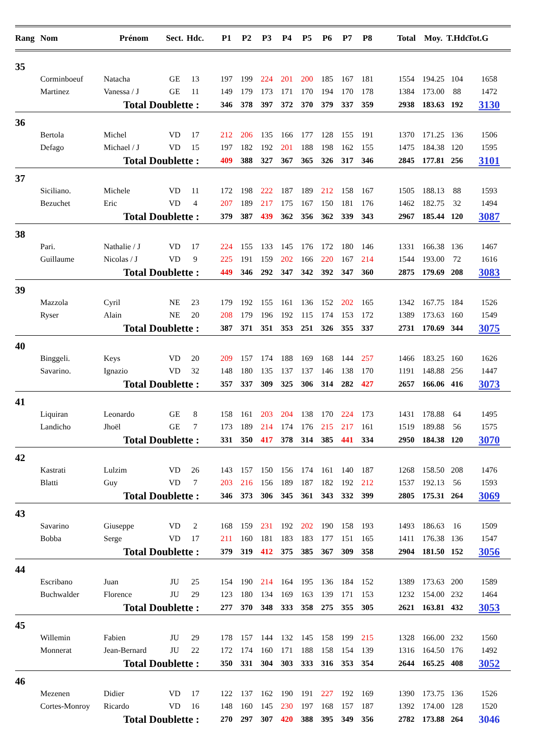| Rang | Nom | Prénom | Sect. | Hdc. | | P1 | P2 | P3 | P4 | P5 | P6 | P7 | P8 | | Total | Moy. | T.Hdc | Tot.G |
| --- | --- | --- | --- | --- | --- | --- | --- | --- | --- | --- | --- | --- | --- | --- | --- | --- | --- | --- |
| 35 | | | | | | | | | | | | | | | | | | |
| | Corminboeuf | Natacha | GE | 13 | | 197 | 199 | 224 | 201 | 200 | 185 | 167 | 181 | | 1554 | 194.25 | 104 | 1658 |
| | Martinez | Vanessa / J | GE | 11 | | 149 | 179 | 173 | 171 | 170 | 194 | 170 | 178 | | 1384 | 173.00 | 88 | 1472 |
| | | Total Doublette : | | | | 346 | 378 | 397 | 372 | 370 | 379 | 337 | 359 | | 2938 | 183.63 | 192 | 3130 |
| 36 | | | | | | | | | | | | | | | | | | |
| | Bertola | Michel | VD | 17 | | 212 | 206 | 135 | 166 | 177 | 128 | 155 | 191 | | 1370 | 171.25 | 136 | 1506 |
| | Defago | Michael / J | VD | 15 | | 197 | 182 | 192 | 201 | 188 | 198 | 162 | 155 | | 1475 | 184.38 | 120 | 1595 |
| | | Total Doublette : | | | | 409 | 388 | 327 | 367 | 365 | 326 | 317 | 346 | | 2845 | 177.81 | 256 | 3101 |
| 37 | | | | | | | | | | | | | | | | | | |
| | Siciliano. | Michele | VD | 11 | | 172 | 198 | 222 | 187 | 189 | 212 | 158 | 167 | | 1505 | 188.13 | 88 | 1593 |
| | Bezuchet | Eric | VD | 4 | | 207 | 189 | 217 | 175 | 167 | 150 | 181 | 176 | | 1462 | 182.75 | 32 | 1494 |
| | | Total Doublette : | | | | 379 | 387 | 439 | 362 | 356 | 362 | 339 | 343 | | 2967 | 185.44 | 120 | 3087 |
| 38 | | | | | | | | | | | | | | | | | | |
| | Pari. | Nathalie / J | VD | 17 | | 224 | 155 | 133 | 145 | 176 | 172 | 180 | 146 | | 1331 | 166.38 | 136 | 1467 |
| | Guillaume | Nicolas / J | VD | 9 | | 225 | 191 | 159 | 202 | 166 | 220 | 167 | 214 | | 1544 | 193.00 | 72 | 1616 |
| | | Total Doublette : | | | | 449 | 346 | 292 | 347 | 342 | 392 | 347 | 360 | | 2875 | 179.69 | 208 | 3083 |
| 39 | | | | | | | | | | | | | | | | | | |
| | Mazzola | Cyril | NE | 23 | | 179 | 192 | 155 | 161 | 136 | 152 | 202 | 165 | | 1342 | 167.75 | 184 | 1526 |
| | Ryser | Alain | NE | 20 | | 208 | 179 | 196 | 192 | 115 | 174 | 153 | 172 | | 1389 | 173.63 | 160 | 1549 |
| | | Total Doublette : | | | | 387 | 371 | 351 | 353 | 251 | 326 | 355 | 337 | | 2731 | 170.69 | 344 | 3075 |
| 40 | | | | | | | | | | | | | | | | | | |
| | Binggeli. | Keys | VD | 20 | | 209 | 157 | 174 | 188 | 169 | 168 | 144 | 257 | | 1466 | 183.25 | 160 | 1626 |
| | Savarino. | Ignazio | VD | 32 | | 148 | 180 | 135 | 137 | 137 | 146 | 138 | 170 | | 1191 | 148.88 | 256 | 1447 |
| | | Total Doublette : | | | | 357 | 337 | 309 | 325 | 306 | 314 | 282 | 427 | | 2657 | 166.06 | 416 | 3073 |
| 41 | | | | | | | | | | | | | | | | | | |
| | Liquiran | Leonardo | GE | 8 | | 158 | 161 | 203 | 204 | 138 | 170 | 224 | 173 | | 1431 | 178.88 | 64 | 1495 |
| | Landicho | Jhoël | GE | 7 | | 173 | 189 | 214 | 174 | 176 | 215 | 217 | 161 | | 1519 | 189.88 | 56 | 1575 |
| | | Total Doublette : | | | | 331 | 350 | 417 | 378 | 314 | 385 | 441 | 334 | | 2950 | 184.38 | 120 | 3070 |
| 42 | | | | | | | | | | | | | | | | | | |
| | Kastrati | Lulzim | VD | 26 | | 143 | 157 | 150 | 156 | 174 | 161 | 140 | 187 | | 1268 | 158.50 | 208 | 1476 |
| | Blatti | Guy | VD | 7 | | 203 | 216 | 156 | 189 | 187 | 182 | 192 | 212 | | 1537 | 192.13 | 56 | 1593 |
| | | Total Doublette : | | | | 346 | 373 | 306 | 345 | 361 | 343 | 332 | 399 | | 2805 | 175.31 | 264 | 3069 |
| 43 | | | | | | | | | | | | | | | | | | |
| | Savarino | Giuseppe | VD | 2 | | 168 | 159 | 231 | 192 | 202 | 190 | 158 | 193 | | 1493 | 186.63 | 16 | 1509 |
| | Bobba | Serge | VD | 17 | | 211 | 160 | 181 | 183 | 183 | 177 | 151 | 165 | | 1411 | 176.38 | 136 | 1547 |
| | | Total Doublette : | | | | 379 | 319 | 412 | 375 | 385 | 367 | 309 | 358 | | 2904 | 181.50 | 152 | 3056 |
| 44 | | | | | | | | | | | | | | | | | | |
| | Escribano | Juan | JU | 25 | | 154 | 190 | 214 | 164 | 195 | 136 | 184 | 152 | | 1389 | 173.63 | 200 | 1589 |
| | Buchwalder | Florence | JU | 29 | | 123 | 180 | 134 | 169 | 163 | 139 | 171 | 153 | | 1232 | 154.00 | 232 | 1464 |
| | | Total Doublette : | | | | 277 | 370 | 348 | 333 | 358 | 275 | 355 | 305 | | 2621 | 163.81 | 432 | 3053 |
| 45 | | | | | | | | | | | | | | | | | | |
| | Willemin | Fabien | JU | 29 | | 178 | 157 | 144 | 132 | 145 | 158 | 199 | 215 | | 1328 | 166.00 | 232 | 1560 |
| | Monnerat | Jean-Bernard | JU | 22 | | 172 | 174 | 160 | 171 | 188 | 158 | 154 | 139 | | 1316 | 164.50 | 176 | 1492 |
| | | Total Doublette : | | | | 350 | 331 | 304 | 303 | 333 | 316 | 353 | 354 | | 2644 | 165.25 | 408 | 3052 |
| 46 | | | | | | | | | | | | | | | | | | |
| | Mezenen | Didier | VD | 17 | | 122 | 137 | 162 | 190 | 191 | 227 | 192 | 169 | | 1390 | 173.75 | 136 | 1526 |
| | Cortes-Monroy | Ricardo | VD | 16 | | 148 | 160 | 145 | 230 | 197 | 168 | 157 | 187 | | 1392 | 174.00 | 128 | 1520 |
| | | Total Doublette : | | | | 270 | 297 | 307 | 420 | 388 | 395 | 349 | 356 | | 2782 | 173.88 | 264 | 3046 |